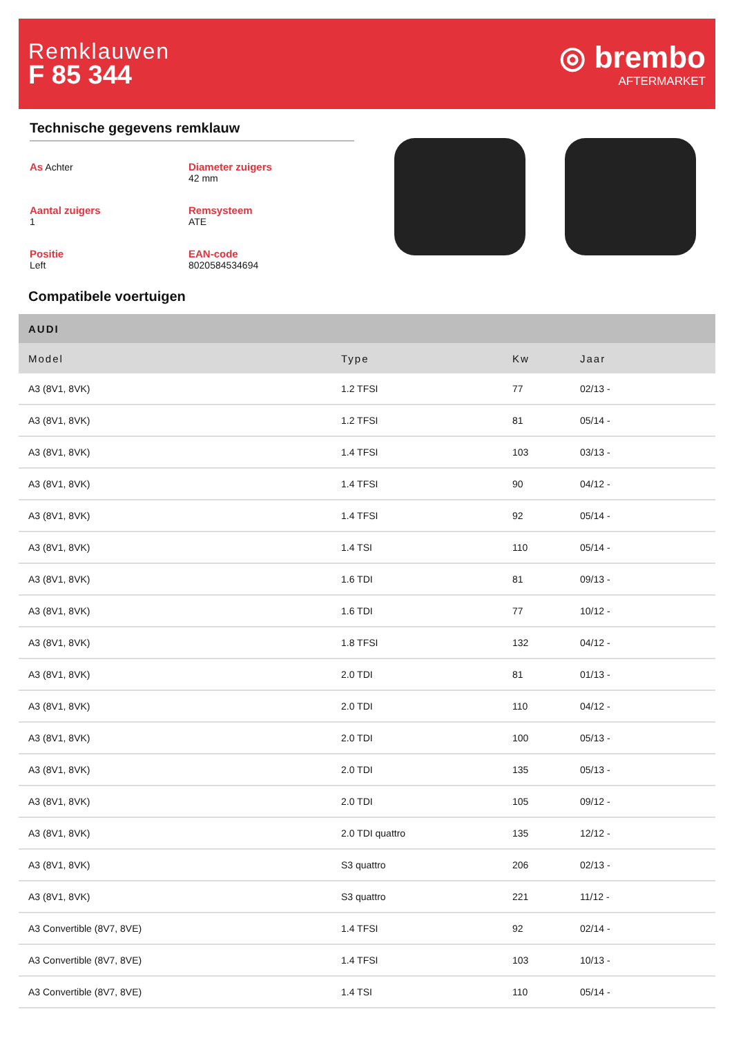Remklauwen
F 85 344
◎ brembo
AFTERMARKET
Technische gegevens remklauw
As Achter
Diameter zuigers
42 mm
Aantal zuigers
1
Remsysteem
ATE
Positie
Left
EAN-code
8020584534694
Compatibele voertuigen
| AUDI | | | |
| --- | --- | --- | --- |
| Model | Type | Kw | Jaar |
| A3 (8V1, 8VK) | 1.2 TFSI | 77 | 02/13 - |
| A3 (8V1, 8VK) | 1.2 TFSI | 81 | 05/14 - |
| A3 (8V1, 8VK) | 1.4 TFSI | 103 | 03/13 - |
| A3 (8V1, 8VK) | 1.4 TFSI | 90 | 04/12 - |
| A3 (8V1, 8VK) | 1.4 TFSI | 92 | 05/14 - |
| A3 (8V1, 8VK) | 1.4 TSI | 110 | 05/14 - |
| A3 (8V1, 8VK) | 1.6 TDI | 81 | 09/13 - |
| A3 (8V1, 8VK) | 1.6 TDI | 77 | 10/12 - |
| A3 (8V1, 8VK) | 1.8 TFSI | 132 | 04/12 - |
| A3 (8V1, 8VK) | 2.0 TDI | 81 | 01/13 - |
| A3 (8V1, 8VK) | 2.0 TDI | 110 | 04/12 - |
| A3 (8V1, 8VK) | 2.0 TDI | 100 | 05/13 - |
| A3 (8V1, 8VK) | 2.0 TDI | 135 | 05/13 - |
| A3 (8V1, 8VK) | 2.0 TDI | 105 | 09/12 - |
| A3 (8V1, 8VK) | 2.0 TDI quattro | 135 | 12/12 - |
| A3 (8V1, 8VK) | S3 quattro | 206 | 02/13 - |
| A3 (8V1, 8VK) | S3 quattro | 221 | 11/12 - |
| A3 Convertible (8V7, 8VE) | 1.4 TFSI | 92 | 02/14 - |
| A3 Convertible (8V7, 8VE) | 1.4 TFSI | 103 | 10/13 - |
| A3 Convertible (8V7, 8VE) | 1.4 TSI | 110 | 05/14 - |